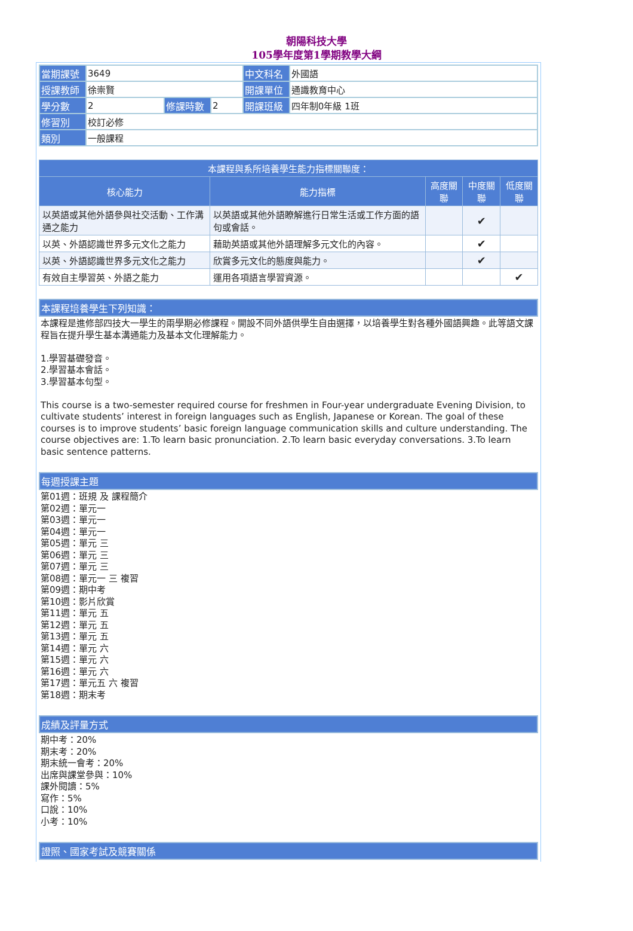朝陽科技大學
105學年度第1學期教學大綱
| 當期課號 | 3649 | | | 中文科名 | 外國語 |
| 授課教師 | 徐崇賢 | | | 開課單位 | 通識教育中心 |
| 學分數 | 2 | 修課時數 | 2 | 開課班級 | 四年制0年級 1班 |
| 修習別 | 校訂必修 | | | | |
| 類別 | 一般課程 | | | | |
| 本課程與系所培養學生能力指標關聯度： | | | | |
| --- | --- | --- | --- | --- |
| 核心能力 | 能力指標 | 高度關聯 | 中度關聯 | 低度關聯 |
| 以英語或其他外語參與社交活動、工作溝通之能力 | 以英語或其他外語瞭解進行日常生活或工作方面的語句或會話。 | | ✔ | |
| 以英、外語認識世界多元文化之能力 | 藉助英語或其他外語理解多元文化的內容。 | | ✔ | |
| 以英、外語認識世界多元文化之能力 | 欣賞多元文化的態度與能力。 | | ✔ | |
| 有效自主學習英、外語之能力 | 運用各項語言學習資源。 | | | ✔ |
本課程培養學生下列知識：
本課程是進修部四技大一學生的兩學期必修課程。開設不同外語供學生自由選擇，以培養學生對各種外國語興趣。此等語文課程旨在提升學生基本溝通能力及基本文化理解能力。
1.學習基礎發音。
2.學習基本會話。
3.學習基本句型。
This course is a two-semester required course for freshmen in Four-year undergraduate Evening Division, to cultivate students’ interest in foreign languages such as English, Japanese or Korean. The goal of these courses is to improve students’ basic foreign language communication skills and culture understanding. The course objectives are: 1.To learn basic pronunciation. 2.To learn basic everyday conversations. 3.To learn basic sentence patterns.
每週授課主題
第01週：班規 及 課程簡介
第02週：單元一
第03週：單元一
第04週：單元一
第05週：單元 三
第06週：單元 三
第07週：單元 三
第08週：單元一 三 複習
第09週：期中考
第10週：影片欣賞
第11週：單元 五
第12週：單元 五
第13週：單元 五
第14週：單元 六
第15週：單元 六
第16週：單元 六
第17週：單元五 六 複習
第18週：期末考
成績及評量方式
期中考：20%
期末考：20%
期末統一會考：20%
出席與課堂參與：10%
課外閱讀：5%
寫作：5%
口說：10%
小考：10%
證照、國家考試及競賽關係